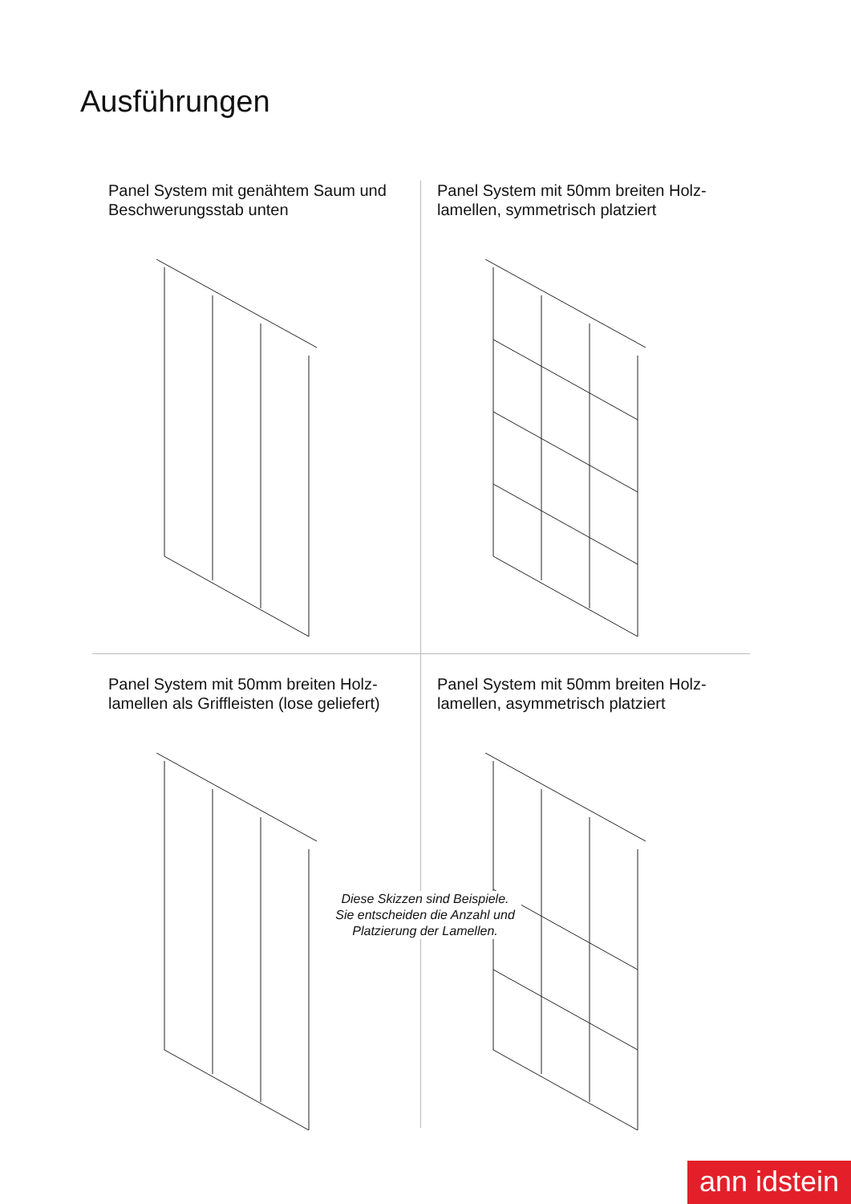Ausführungen
Panel System mit genähtem Saum und Beschwerungsstab unten
Panel System mit 50mm breiten Holz­lamellen, symmetrisch platziert
Panel System mit 50mm breiten Holz­lamellen als Griffleisten (lose geliefert)
Panel System mit 50mm breiten Holz­lamellen, asymmetrisch platziert
Diese Skizzen sind Beispiele.
Sie entscheiden die Anzahl und
Platzierung der Lamellen.
ann idstein